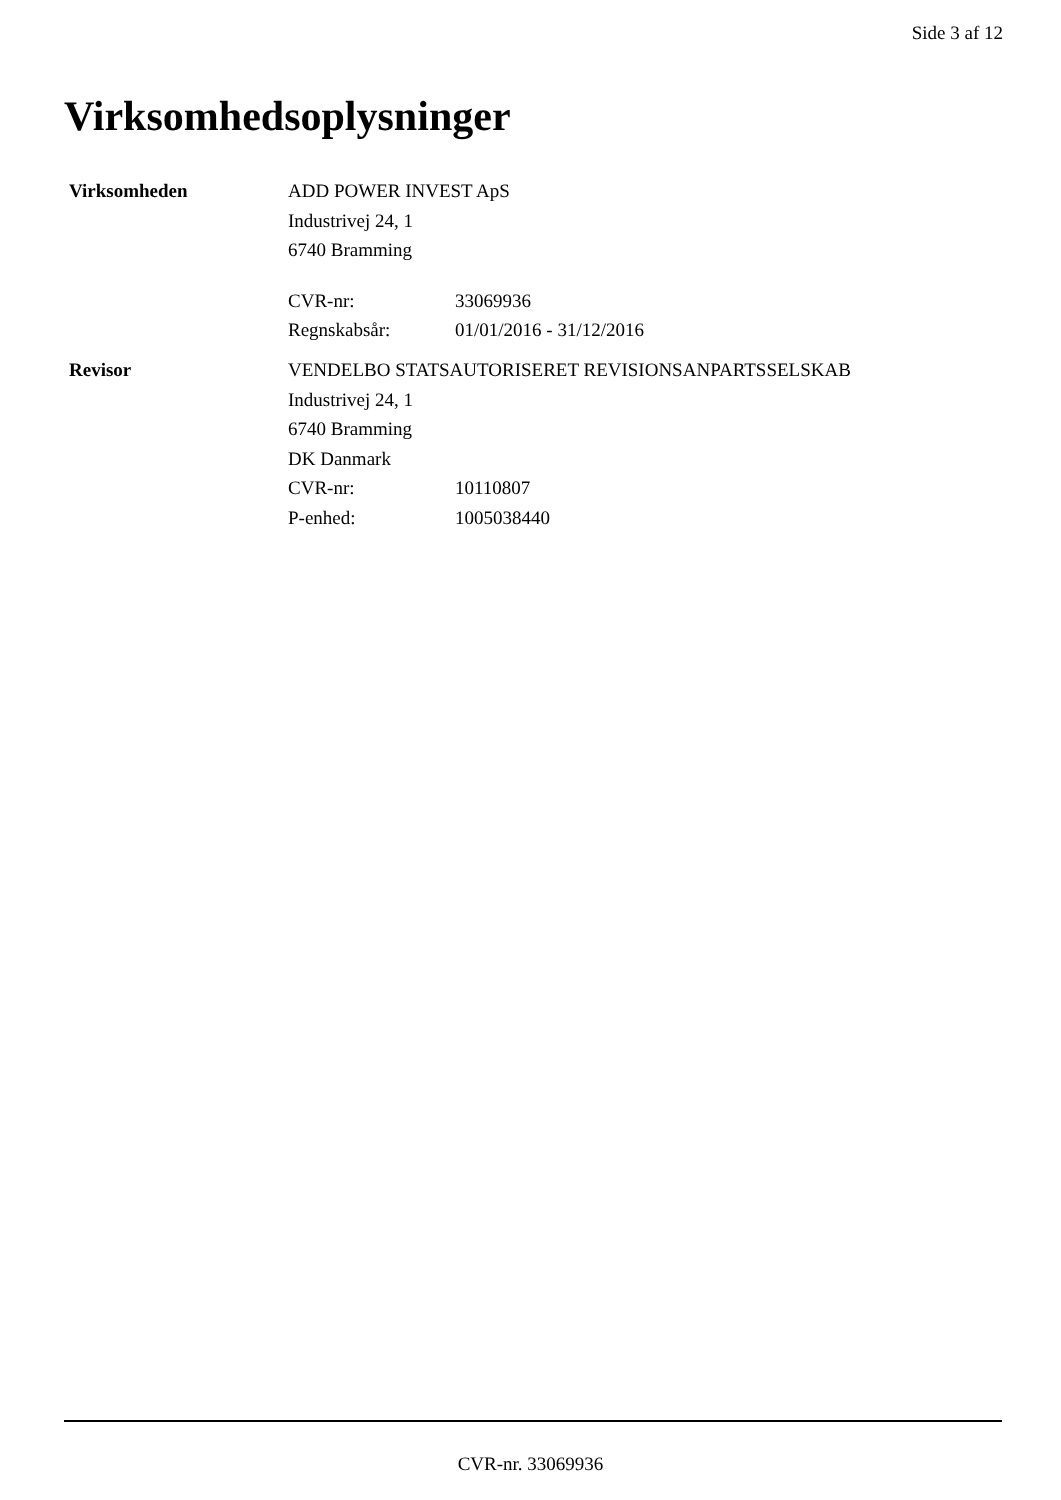Side 3 af 12
Virksomhedsoplysninger
Virksomheden
ADD POWER INVEST ApS
Industrivej 24, 1
6740 Bramming
CVR-nr: 33069936
Regnskabsår: 01/01/2016 - 31/12/2016
Revisor
VENDELBO STATSAUTORISERET REVISIONSANPARTSSELSKAB
Industrivej 24, 1
6740 Bramming
DK Danmark
CVR-nr: 10110807
P-enhed: 1005038440
CVR-nr. 33069936